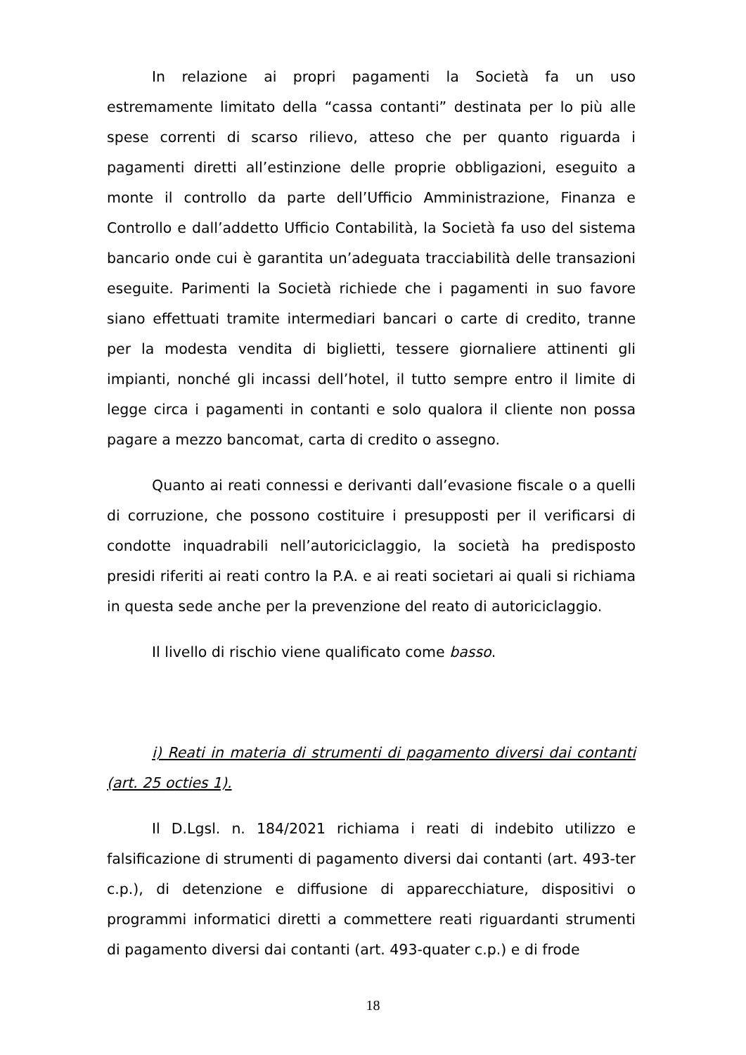In relazione ai propri pagamenti la Società fa un uso estremamente limitato della “cassa contanti” destinata per lo più alle spese correnti di scarso rilievo, atteso che per quanto riguarda i pagamenti diretti all’estinzione delle proprie obbligazioni, eseguito a monte il controllo da parte dell’Ufficio Amministrazione, Finanza e Controllo e dall’addetto Ufficio Contabilità, la Società fa uso del sistema bancario onde cui è garantita un’adeguata tracciabilità delle transazioni eseguite. Parimenti la Società richiede che i pagamenti in suo favore siano effettuati tramite intermediari bancari o carte di credito, tranne per la modesta vendita di biglietti, tessere giornaliere attinenti gli impianti, nonché gli incassi dell’hotel, il tutto sempre entro il limite di legge circa i pagamenti in contanti e solo qualora il cliente non possa pagare a mezzo bancomat, carta di credito o assegno.
Quanto ai reati connessi e derivanti dall’evasione fiscale o a quelli di corruzione, che possono costituire i presupposti per il verificarsi di condotte inquadrabili nell’autoriciclaggio, la società ha predisposto presidi riferiti ai reati contro la P.A. e ai reati societari ai quali si richiama in questa sede anche per la prevenzione del reato di autoriciclaggio.
Il livello di rischio viene qualificato come basso.
i) Reati in materia di strumenti di pagamento diversi dai contanti (art. 25 octies 1).
Il D.Lgsl. n. 184/2021 richiama i reati di indebito utilizzo e falsificazione di strumenti di pagamento diversi dai contanti (art. 493-ter c.p.), di detenzione e diffusione di apparecchiature, dispositivi o programmi informatici diretti a commettere reati riguardanti strumenti di pagamento diversi dai contanti (art. 493-quater c.p.) e di frode
18